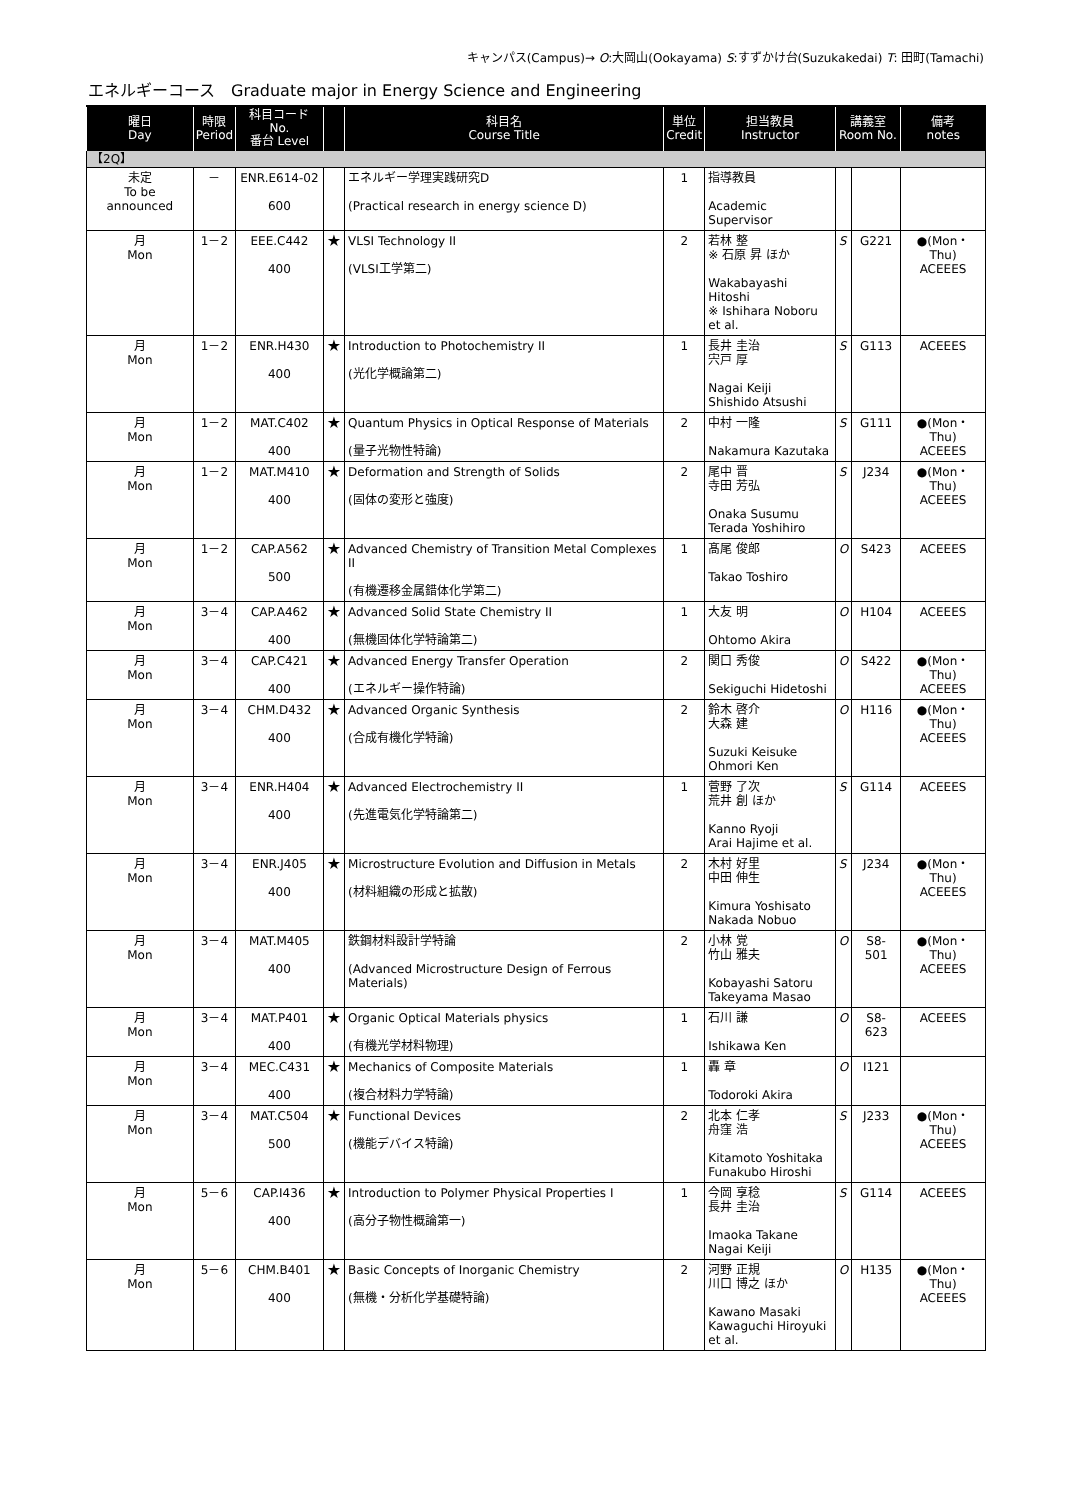キャンパス(Campus)→ O:大岡山(Ookayama) S:すずかけ台(Suzukakedai) T: 田町(Tamachi)
エネルギーコース　Graduate major in Energy Science and Engineering
| 曜日 Day | 時限 Period | 科目コード No. 番台 Level | | 科目名 Course Title | 単位 Credit | 担当教員 Instructor | 講義室 Room No. | | 備考 notes |
| --- | --- | --- | --- | --- | --- | --- | --- | --- | --- |
| 【2Q】 | | | | | | | | | |
| 未定 To be announced | － | ENR.E614-02 600 | | エネルギー学理実践研究D (Practical research in energy science D) | 1 | 指導教員 Academic Supervisor | | | |
| 月 Mon | 1－2 | EEE.C442 400 | ★ | VLSI Technology II (VLSI工学第二) | 2 | 若林 整 ※ 石原 昇 ほか Wakabayashi Hitoshi ※ Ishihara Noboru et al. | S | G221 | ●(Mon・Thu) ACEEES |
| 月 Mon | 1－2 | ENR.H430 400 | ★ | Introduction to Photochemistry II (光化学概論第二) | 1 | 長井 圭治 宍戸 厚 Nagai Keiji Shishido Atsushi | S | G113 | ACEEES |
| 月 Mon | 1－2 | MAT.C402 400 | ★ | Quantum Physics in Optical Response of Materials (量子光物性特論) | 2 | 中村 一隆 Nakamura Kazutaka | S | G111 | ●(Mon・Thu) ACEEES |
| 月 Mon | 1－2 | MAT.M410 400 | ★ | Deformation and Strength of Solids (固体の変形と強度) | 2 | 尾中 晋 寺田 芳弘 Onaka Susumu Terada Yoshihiro | S | J234 | ●(Mon・Thu) ACEEES |
| 月 Mon | 1－2 | CAP.A562 500 | ★ | Advanced Chemistry of Transition Metal Complexes II (有機遷移金属錯体化学第二) | 1 | 髙尾 俊郎 Takao Toshiro | O | S423 | ACEEES |
| 月 Mon | 3－4 | CAP.A462 400 | ★ | Advanced Solid State Chemistry II (無機固体化学特論第二) | 1 | 大友 明 Ohtomo Akira | O | H104 | ACEEES |
| 月 Mon | 3－4 | CAP.C421 400 | ★ | Advanced Energy Transfer Operation (エネルギー操作特論) | 2 | 関口 秀俊 Sekiguchi Hidetoshi | O | S422 | ●(Mon・Thu) ACEEES |
| 月 Mon | 3－4 | CHM.D432 400 | ★ | Advanced Organic Synthesis (合成有機化学特論) | 2 | 鈴木 啓介 大森 建 Suzuki Keisuke Ohmori Ken | O | H116 | ●(Mon・Thu) ACEEES |
| 月 Mon | 3－4 | ENR.H404 400 | ★ | Advanced Electrochemistry II (先進電気化学特論第二) | 1 | 菅野 了次 荒井 創 ほか Kanno Ryoji Arai Hajime et al. | S | G114 | ACEEES |
| 月 Mon | 3－4 | ENR.J405 400 | ★ | Microstructure Evolution and Diffusion in Metals (材料組織の形成と拡散) | 2 | 木村 好里 中田 伸生 Kimura Yoshisato Nakada Nobuo | S | J234 | ●(Mon・Thu) ACEEES |
| 月 Mon | 3－4 | MAT.M405 400 | | 鉄鋼材料設計学特論 (Advanced Microstructure Design of Ferrous Materials) | 2 | 小林 覚 竹山 雅夫 Kobayashi Satoru Takeyama Masao | O | S8-501 | ●(Mon・Thu) ACEEES |
| 月 Mon | 3－4 | MAT.P401 400 | ★ | Organic Optical Materials physics (有機光学材料物理) | 1 | 石川 謙 Ishikawa Ken | O | S8-623 | ACEEES |
| 月 Mon | 3－4 | MEC.C431 400 | ★ | Mechanics of Composite Materials (複合材料力学特論) | 1 | 轟 章 Todoroki Akira | O | I121 | |
| 月 Mon | 3－4 | MAT.C504 500 | ★ | Functional Devices (機能デバイス特論) | 2 | 北本 仁孝 舟窪 浩 Kitamoto Yoshitaka Funakubo Hiroshi | S | J233 | ●(Mon・Thu) ACEEES |
| 月 Mon | 5－6 | CAP.I436 400 | ★ | Introduction to Polymer Physical Properties I (高分子物性概論第一) | 1 | 今岡 享稔 長井 圭治 Imaoka Takane Nagai Keiji | S | G114 | ACEEES |
| 月 Mon | 5－6 | CHM.B401 400 | ★ | Basic Concepts of Inorganic Chemistry (無機・分析化学基礎特論) | 2 | 河野 正規 川口 博之 ほか Kawano Masaki Kawaguchi Hiroyuki et al. | O | H135 | ●(Mon・Thu) ACEEES |